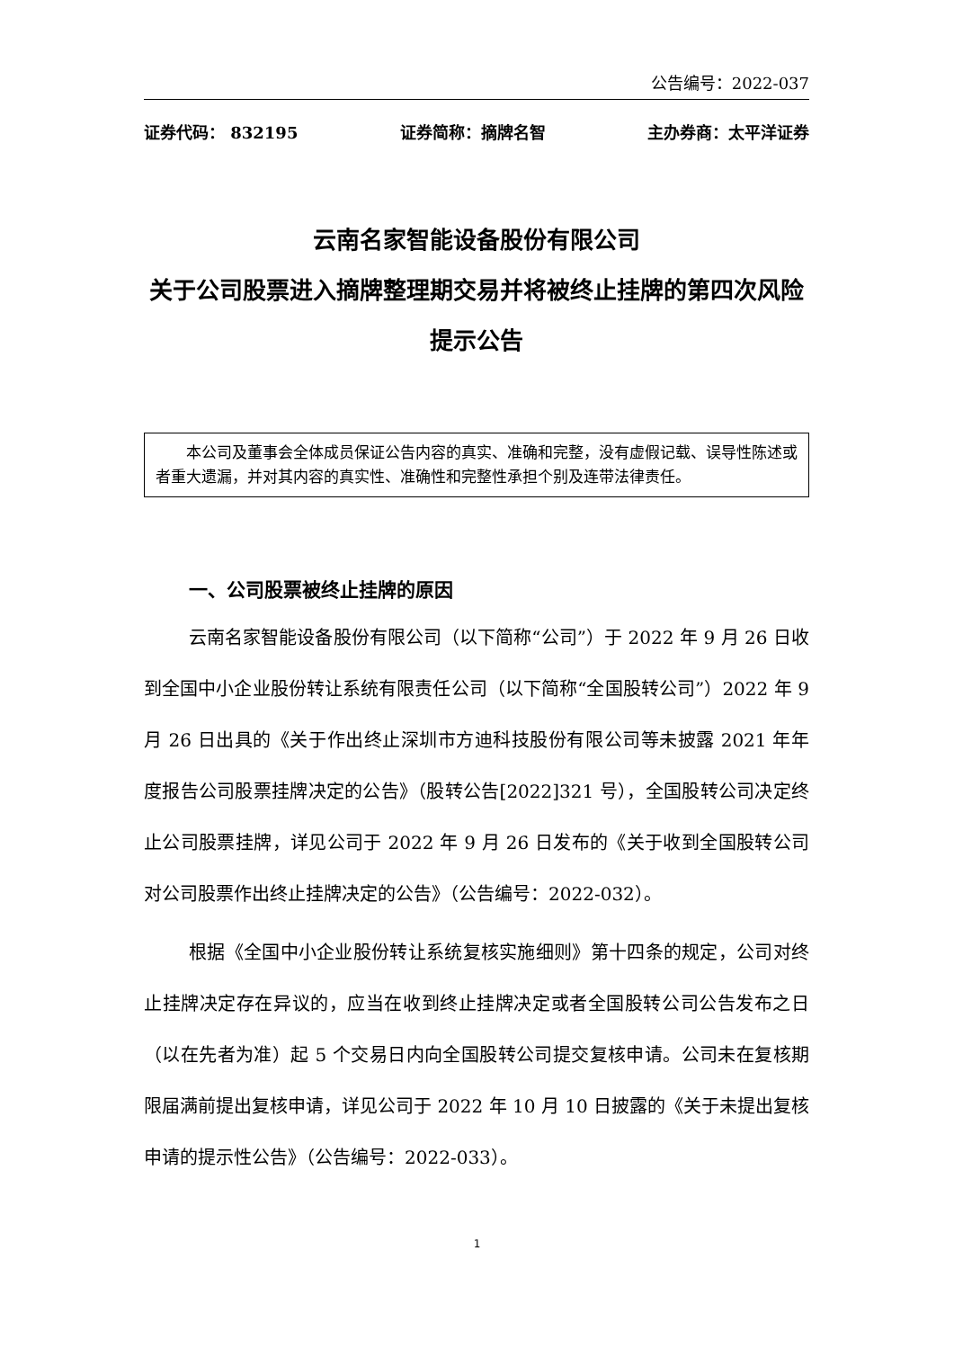公告编号：2022-037
证券代码： 832195 证券简称：摘牌名智 主办券商：太平洋证券
云南名家智能设备股份有限公司
关于公司股票进入摘牌整理期交易并将被终止挂牌的第四次风险提示公告
本公司及董事会全体成员保证公告内容的真实、准确和完整，没有虚假记载、误导性陈述或者重大遗漏，并对其内容的真实性、准确性和完整性承担个别及连带法律责任。
一、公司股票被终止挂牌的原因
云南名家智能设备股份有限公司（以下简称“公司”）于 2022 年 9 月 26 日收到全国中小企业股份转让系统有限责任公司（以下简称“全国股转公司”）2022 年 9 月 26 日出具的《关于作出终止深圳市方迪科技股份有限公司等未披露 2021 年年度报告公司股票挂牌决定的公告》（股转公告[2022]321 号），全国股转公司决定终止公司股票挂牌，详见公司于 2022 年 9 月 26 日发布的《关于收到全国股转公司对公司股票作出终止挂牌决定的公告》（公告编号：2022-032）。
根据《全国中小企业股份转让系统复核实施细则》第十四条的规定，公司对终止挂牌决定存在异议的，应当在收到终止挂牌决定或者全国股转公司公告发布之日（以在先者为准）起 5 个交易日内向全国股转公司提交复核申请。公司未在复核期限届满前提出复核申请，详见公司于 2022 年 10 月 10 日披露的《关于未提出复核申请的提示性公告》（公告编号：2022-033）。
1